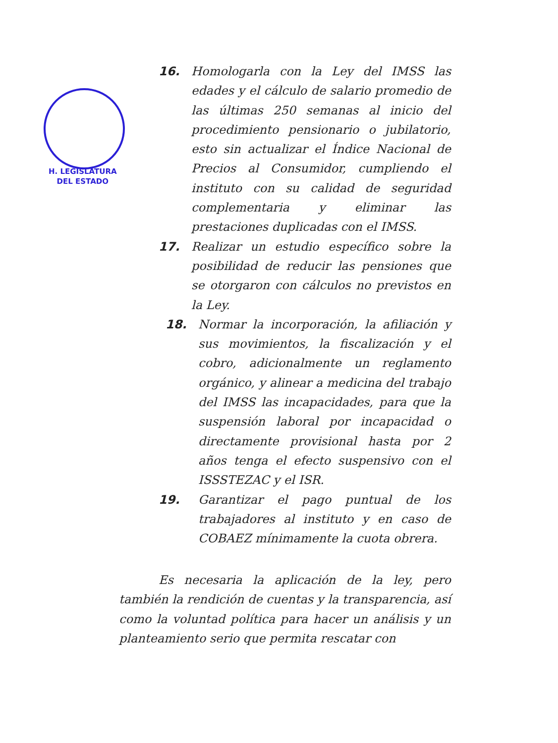H. LEGISLATURA
DEL ESTADO
16. Homologarla con la Ley del IMSS las edades y el cálculo de salario promedio de las últimas 250 semanas al inicio del procedimiento pensionario o jubilatorio, esto sin actualizar el Índice Nacional de Precios al Consumidor, cumpliendo el instituto con su calidad de seguridad complementaria y eliminar las prestaciones duplicadas con el IMSS.
17. Realizar un estudio específico sobre la posibilidad de reducir las pensiones que se otorgaron con cálculos no previstos en la Ley.
18. Normar la incorporación, la afiliación y sus movimientos, la fiscalización y el cobro, adicionalmente un reglamento orgánico, y alinear a medicina del trabajo del IMSS las incapacidades, para que la suspensión laboral por incapacidad o directamente provisional hasta por 2 años tenga el efecto suspensivo con el ISSSTEZAC y el ISR.
19. Garantizar el pago puntual de los trabajadores al instituto y en caso de COBAEZ mínimamente la cuota obrera.
Es necesaria la aplicación de la ley, pero también la rendición de cuentas y la transparencia, así como la voluntad política para hacer un análisis y un planteamiento serio que permita rescatar con